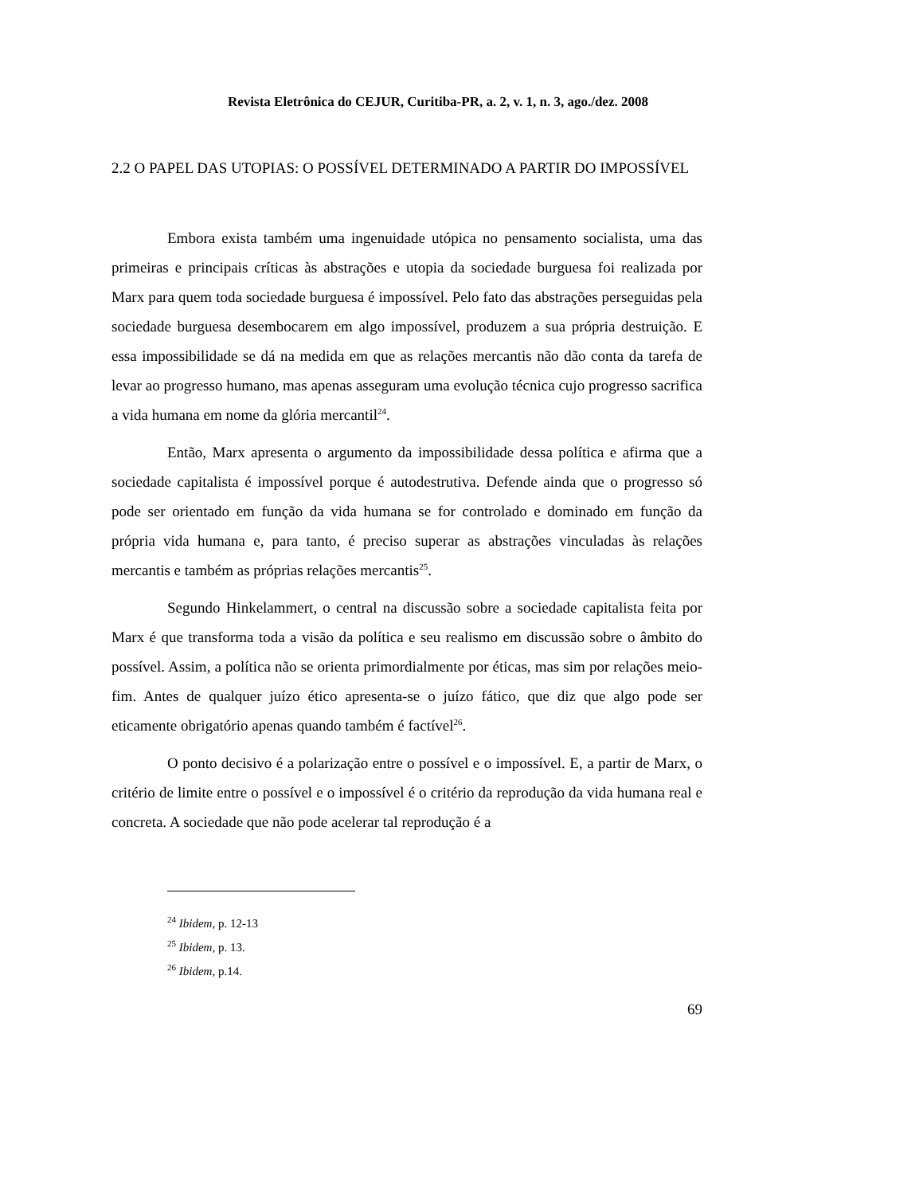Revista Eletrônica do CEJUR, Curitiba-PR, a. 2, v. 1, n. 3, ago./dez. 2008
2.2 O PAPEL DAS UTOPIAS: O POSSÍVEL DETERMINADO A PARTIR DO IMPOSSÍVEL
Embora exista também uma ingenuidade utópica no pensamento socialista, uma das primeiras e principais críticas às abstrações e utopia da sociedade burguesa foi realizada por Marx para quem toda sociedade burguesa é impossível. Pelo fato das abstrações perseguidas pela sociedade burguesa desembocarem em algo impossível, produzem a sua própria destruição. E essa impossibilidade se dá na medida em que as relações mercantis não dão conta da tarefa de levar ao progresso humano, mas apenas asseguram uma evolução técnica cujo progresso sacrifica a vida humana em nome da glória mercantil<sup>24</sup>.
Então, Marx apresenta o argumento da impossibilidade dessa política e afirma que a sociedade capitalista é impossível porque é autodestrutiva. Defende ainda que o progresso só pode ser orientado em função da vida humana se for controlado e dominado em função da própria vida humana e, para tanto, é preciso superar as abstrações vinculadas às relações mercantis e também as próprias relações mercantis<sup>25</sup>.
Segundo Hinkelammert, o central na discussão sobre a sociedade capitalista feita por Marx é que transforma toda a visão da política e seu realismo em discussão sobre o âmbito do possível. Assim, a política não se orienta primordialmente por éticas, mas sim por relações meio-fim. Antes de qualquer juízo ético apresenta-se o juízo fático, que diz que algo pode ser eticamente obrigatório apenas quando também é factível<sup>26</sup>.
O ponto decisivo é a polarização entre o possível e o impossível. E, a partir de Marx, o critério de limite entre o possível e o impossível é o critério da reprodução da vida humana real e concreta. A sociedade que não pode acelerar tal reprodução é a
<sup>24</sup> Ibidem, p. 12-13
<sup>25</sup> Ibidem, p. 13.
<sup>26</sup> Ibidem, p.14.
69